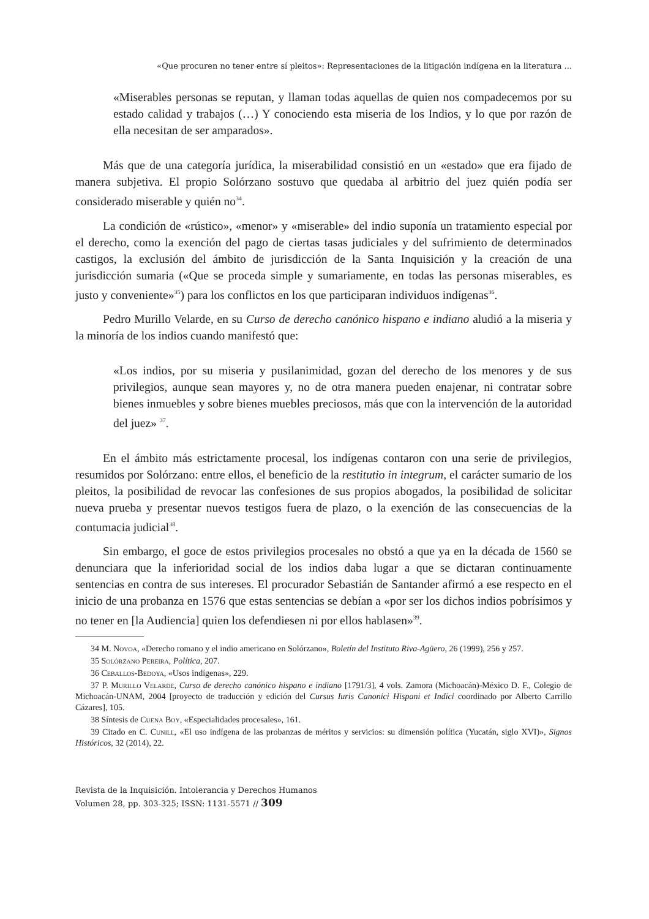«Que procuren no tener entre sí pleitos»: Representaciones de la litigación indígena en la literatura ...
«Miserables personas se reputan, y llaman todas aquellas de quien nos compadecemos por su estado calidad y trabajos (…) Y conociendo esta miseria de los Indios, y lo que por razón de ella necesitan de ser amparados».
Más que de una categoría jurídica, la miserabilidad consistió en un «estado» que era fijado de manera subjetiva. El propio Solórzano sostuvo que quedaba al arbitrio del juez quién podía ser considerado miserable y quién no<sup>34</sup>.
La condición de «rústico», «menor» y «miserable» del indio suponía un tratamiento especial por el derecho, como la exención del pago de ciertas tasas judiciales y del sufrimiento de determinados castigos, la exclusión del ámbito de jurisdicción de la Santa Inquisición y la creación de una jurisdicción sumaria («Que se proceda simple y sumariamente, en todas las personas miserables, es justo y conveniente»<sup>35</sup>) para los conflictos en los que participaran individuos indígenas<sup>36</sup>.
Pedro Murillo Velarde, en su Curso de derecho canónico hispano e indiano aludió a la miseria y la minoría de los indios cuando manifestó que:
«Los indios, por su miseria y pusilanimidad, gozan del derecho de los menores y de sus privilegios, aunque sean mayores y, no de otra manera pueden enajenar, ni contratar sobre bienes inmuebles y sobre bienes muebles preciosos, más que con la intervención de la autoridad del juez» <sup>37</sup>.
En el ámbito más estrictamente procesal, los indígenas contaron con una serie de privilegios, resumidos por Solórzano: entre ellos, el beneficio de la restitutio in integrum, el carácter sumario de los pleitos, la posibilidad de revocar las confesiones de sus propios abogados, la posibilidad de solicitar nueva prueba y presentar nuevos testigos fuera de plazo, o la exención de las consecuencias de la contumacia judicial<sup>38</sup>.
Sin embargo, el goce de estos privilegios procesales no obstó a que ya en la década de 1560 se denunciara que la inferioridad social de los indios daba lugar a que se dictaran continuamente sentencias en contra de sus intereses. El procurador Sebastián de Santander afirmó a ese respecto en el inicio de una probanza en 1576 que estas sentencias se debían a «por ser los dichos indios pobrísimos y no tener en [la Audiencia] quien los defendiesen ni por ellos hablasen»<sup>39</sup>.
34 M. Novoa, «Derecho romano y el indio americano en Solórzano», Boletín del Instituto Riva-Agüero, 26 (1999), 256 y 257.
35 Solórzano Pereira, Política, 207.
36 Ceballos-Bedoya, «Usos indígenas», 229.
37 P. Murillo Velarde, Curso de derecho canónico hispano e indiano [1791/3], 4 vols. Zamora (Michoacán)-México D. F., Colegio de Michoacán-UNAM, 2004 [proyecto de traducción y edición del Cursus Iuris Canonici Hispani et Indici coordinado por Alberto Carrillo Cázares], 105.
38 Síntesis de Cuena Boy, «Especialidades procesales», 161.
39 Citado en C. Cunill, «El uso indígena de las probanzas de méritos y servicios: su dimensión política (Yucatán, siglo XVI)», Signos Históricos, 32 (2014), 22.
Revista de la Inquisición. Intolerancia y Derechos Humanos
Volumen 28, pp. 303-325; ISSN: 1131-5571 // 309